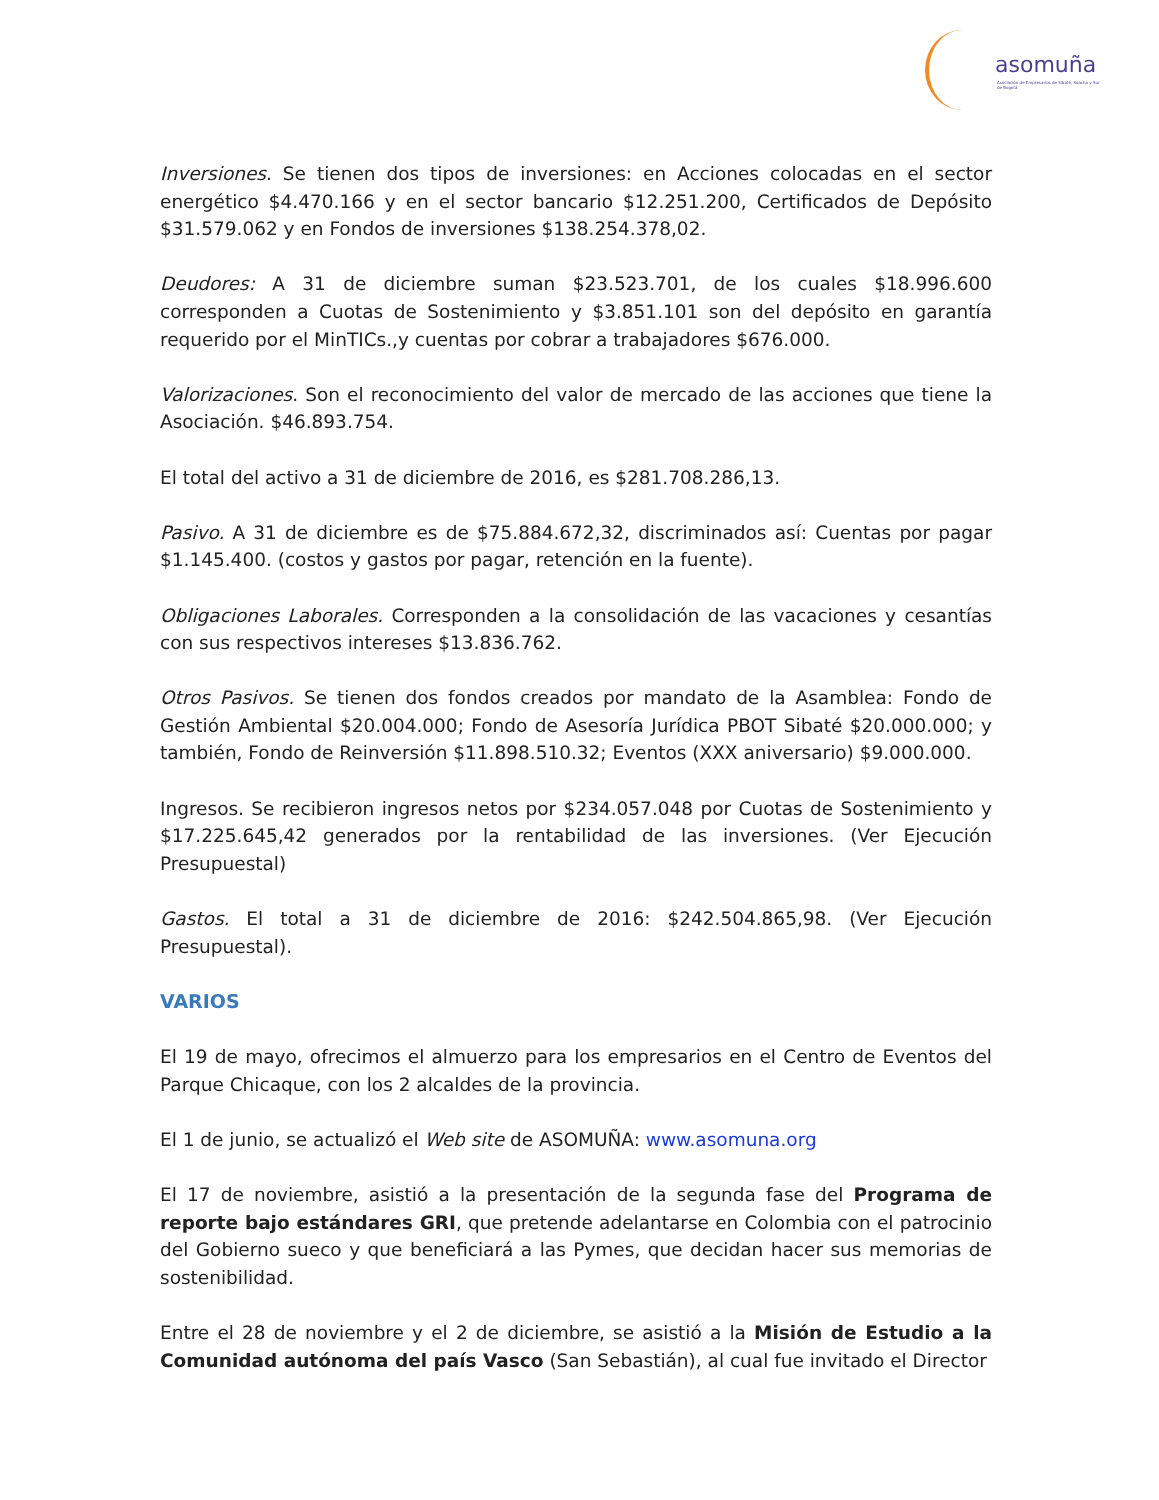asomuña
Asociación de Empresarios de Sibaté, Soacha y Sur de Bogotá
Inversiones. Se tienen dos tipos de inversiones: en Acciones colocadas en el sector energético $4.470.166 y en el sector bancario $12.251.200, Certificados de Depósito $31.579.062 y en Fondos de inversiones $138.254.378,02.
Deudores: A 31 de diciembre suman $23.523.701, de los cuales $18.996.600 corresponden a Cuotas de Sostenimiento y $3.851.101 son del depósito en garantía requerido por el MinTICs.,y cuentas por cobrar a trabajadores $676.000.
Valorizaciones. Son el reconocimiento del valor de mercado de las acciones que tiene la Asociación. $46.893.754.
El total del activo a 31 de diciembre de 2016, es $281.708.286,13.
Pasivo. A 31 de diciembre es de $75.884.672,32, discriminados así: Cuentas por pagar $1.145.400. (costos y gastos por pagar, retención en la fuente).
Obligaciones Laborales. Corresponden a la consolidación de las vacaciones y cesantías con sus respectivos intereses $13.836.762.
Otros Pasivos. Se tienen dos fondos creados por mandato de la Asamblea: Fondo de Gestión Ambiental $20.004.000; Fondo de Asesoría Jurídica PBOT Sibaté $20.000.000; y también, Fondo de Reinversión $11.898.510.32; Eventos (XXX aniversario) $9.000.000.
Ingresos. Se recibieron ingresos netos por $234.057.048 por Cuotas de Sostenimiento y $17.225.645,42 generados por la rentabilidad de las inversiones. (Ver Ejecución Presupuestal)
Gastos. El total a 31 de diciembre de 2016: $242.504.865,98. (Ver Ejecución Presupuestal).
VARIOS
El 19 de mayo, ofrecimos el almuerzo para los empresarios en el Centro de Eventos del Parque Chicaque, con los 2 alcaldes de la provincia.
El 1 de junio, se actualizó el Web site de ASOMUÑA: www.asomuna.org
El 17 de noviembre, asistió a la presentación de la segunda fase del Programa de reporte bajo estándares GRI, que pretende adelantarse en Colombia con el patrocinio del Gobierno sueco y que beneficiará a las Pymes, que decidan hacer sus memorias de sostenibilidad.
Entre el 28 de noviembre y el 2 de diciembre, se asistió a la Misión de Estudio a la Comunidad autónoma del país Vasco (San Sebastián), al cual fue invitado el Director